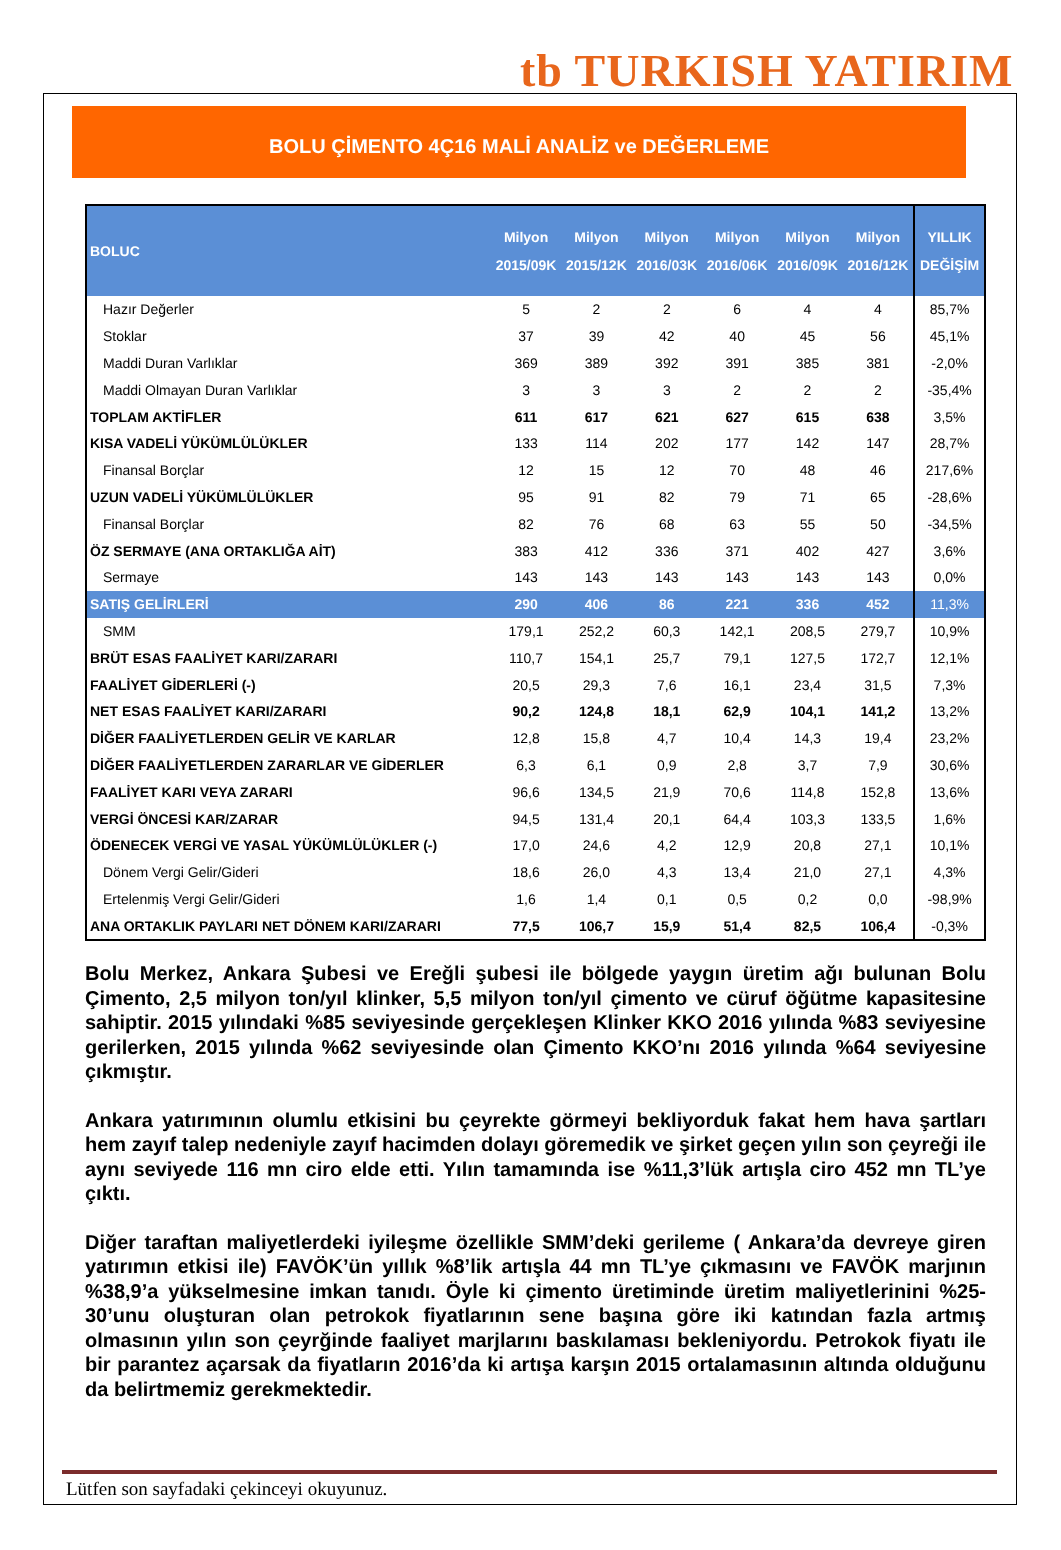tb TURKISH YATIRIM
BOLU ÇİMENTO 4Ç16 MALİ ANALİZ ve DEĞERLEME
| BOLUC | Milyon 2015/09K | Milyon 2015/12K | Milyon 2016/03K | Milyon 2016/06K | Milyon 2016/09K | Milyon 2016/12K | YILLIK DEĞİŞİM |
| --- | --- | --- | --- | --- | --- | --- | --- |
| Hazır Değerler | 5 | 2 | 2 | 6 | 4 | 4 | 85,7% |
| Stoklar | 37 | 39 | 42 | 40 | 45 | 56 | 45,1% |
| Maddi Duran Varlıklar | 369 | 389 | 392 | 391 | 385 | 381 | -2,0% |
| Maddi Olmayan Duran Varlıklar | 3 | 3 | 3 | 2 | 2 | 2 | -35,4% |
| TOPLAM AKTİFLER | 611 | 617 | 621 | 627 | 615 | 638 | 3,5% |
| KISA VADELİ YÜKÜMLÜLÜKLER | 133 | 114 | 202 | 177 | 142 | 147 | 28,7% |
| Finansal Borçlar | 12 | 15 | 12 | 70 | 48 | 46 | 217,6% |
| UZUN VADELİ YÜKÜMLÜLÜKLER | 95 | 91 | 82 | 79 | 71 | 65 | -28,6% |
| Finansal Borçlar | 82 | 76 | 68 | 63 | 55 | 50 | -34,5% |
| ÖZ SERMAYE (ANA ORTAKLIĞA AİT) | 383 | 412 | 336 | 371 | 402 | 427 | 3,6% |
| Sermaye | 143 | 143 | 143 | 143 | 143 | 143 | 0,0% |
| SATIŞ GELİRLERİ | 290 | 406 | 86 | 221 | 336 | 452 | 11,3% |
| SMM | 179,1 | 252,2 | 60,3 | 142,1 | 208,5 | 279,7 | 10,9% |
| BRÜT ESAS FAALİYET KARI/ZARARI | 110,7 | 154,1 | 25,7 | 79,1 | 127,5 | 172,7 | 12,1% |
| FAALİYET GİDERLERİ (-) | 20,5 | 29,3 | 7,6 | 16,1 | 23,4 | 31,5 | 7,3% |
| NET ESAS FAALİYET KARI/ZARARI | 90,2 | 124,8 | 18,1 | 62,9 | 104,1 | 141,2 | 13,2% |
| DİĞER FAALİYETLERDEN GELİR VE KARLAR | 12,8 | 15,8 | 4,7 | 10,4 | 14,3 | 19,4 | 23,2% |
| DİĞER FAALİYETLERDEN ZARARLAR VE GİDERLER | 6,3 | 6,1 | 0,9 | 2,8 | 3,7 | 7,9 | 30,6% |
| FAALİYET KARI VEYA ZARARI | 96,6 | 134,5 | 21,9 | 70,6 | 114,8 | 152,8 | 13,6% |
| VERGİ ÖNCESİ KAR/ZARAR | 94,5 | 131,4 | 20,1 | 64,4 | 103,3 | 133,5 | 1,6% |
| ÖDENECEK VERGİ VE YASAL YÜKÜMLÜLÜKLER (-) | 17,0 | 24,6 | 4,2 | 12,9 | 20,8 | 27,1 | 10,1% |
| Dönem Vergi Gelir/Gideri | 18,6 | 26,0 | 4,3 | 13,4 | 21,0 | 27,1 | 4,3% |
| Ertelenmiş Vergi Gelir/Gideri | 1,6 | 1,4 | 0,1 | 0,5 | 0,2 | 0,0 | -98,9% |
| ANA ORTAKLIK PAYLARI NET DÖNEM KARI/ZARARI | 77,5 | 106,7 | 15,9 | 51,4 | 82,5 | 106,4 | -0,3% |
Bolu Merkez, Ankara Şubesi ve Ereğli şubesi ile bölgede yaygın üretim ağı bulunan Bolu Çimento, 2,5 milyon ton/yıl klinker, 5,5 milyon ton/yıl çimento ve cüruf öğütme kapasitesine sahiptir. 2015 yılındaki %85 seviyesinde gerçekleşen Klinker KKO 2016 yılında %83 seviyesine gerilerken, 2015 yılında %62 seviyesinde olan Çimento KKO’nı 2016 yılında %64 seviyesine çıkmıştır.
Ankara yatırımının olumlu etkisini bu çeyrekte görmeyi bekliyorduk fakat hem hava şartları hem zayıf talep nedeniyle zayıf hacimden dolayı göremedik ve şirket geçen yılın son çeyreği ile aynı seviyede 116 mn ciro elde etti. Yılın tamamında ise %11,3’lük artışla ciro 452 mn TL’ye çıktı.
Diğer taraftan maliyetlerdeki iyileşme özellikle SMM’deki gerileme ( Ankara’da devreye giren yatırımın etkisi ile) FAVÖK’ün yıllık %8’lik artışla 44 mn TL’ye çıkmasını ve FAVÖK marjının %38,9’a yükselmesine imkan tanıdı. Öyle ki çimento üretiminde üretim maliyetlerinini %25-30’unu oluşturan olan petrokok fiyatlarının sene başına göre iki katından fazla artmış olmasının yılın son çeyrğinde faaliyet marjlarını baskılaması bekleniyordu. Petrokok fiyatı ile bir parantez açarsak da fiyatların 2016’da ki artışa karşın 2015 ortalamasının altında olduğunu da belirtmemiz gerekmektedir.
Lütfen son sayfadaki çekinceyi okuyunuz.